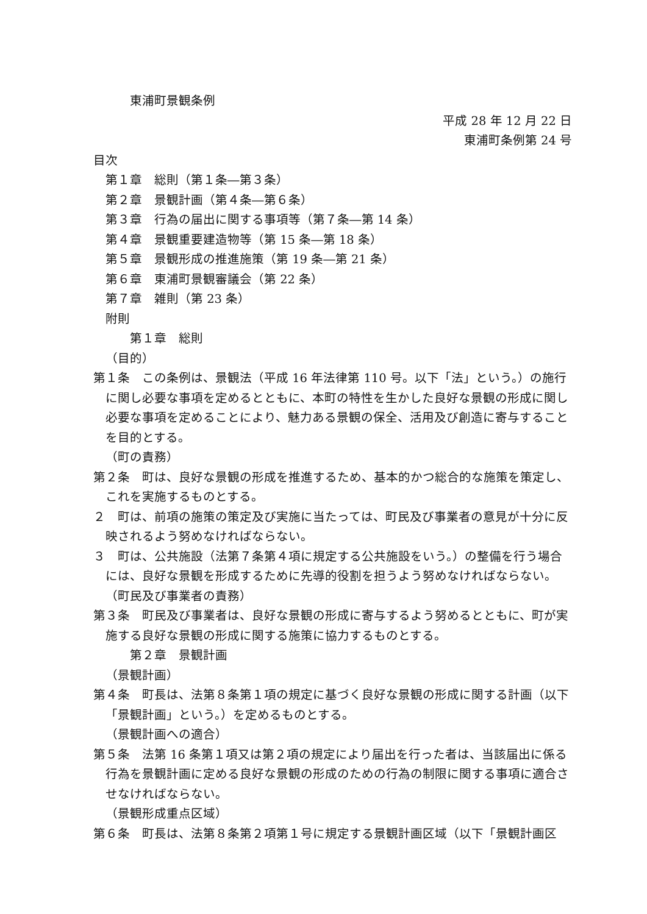東浦町景観条例
平成 28 年 12 月 22 日
東浦町条例第 24 号
目次
第１章　総則（第１条―第３条）
第２章　景観計画（第４条―第６条）
第３章　行為の届出に関する事項等（第７条―第 14 条）
第４章　景観重要建造物等（第 15 条―第 18 条）
第５章　景観形成の推進施策（第 19 条―第 21 条）
第６章　東浦町景観審議会（第 22 条）
第７章　雑則（第 23 条）
附則
第１章　総則
（目的）
第１条　この条例は、景観法（平成 16 年法律第 110 号。以下「法」という。）の施行に関し必要な事項を定めるとともに、本町の特性を生かした良好な景観の形成に関し必要な事項を定めることにより、魅力ある景観の保全、活用及び創造に寄与することを目的とする。
（町の責務）
第２条　町は、良好な景観の形成を推進するため、基本的かつ総合的な施策を策定し、これを実施するものとする。
２　町は、前項の施策の策定及び実施に当たっては、町民及び事業者の意見が十分に反映されるよう努めなければならない。
３　町は、公共施設（法第７条第４項に規定する公共施設をいう。）の整備を行う場合には、良好な景観を形成するために先導的役割を担うよう努めなければならない。
（町民及び事業者の責務）
第３条　町民及び事業者は、良好な景観の形成に寄与するよう努めるとともに、町が実施する良好な景観の形成に関する施策に協力するものとする。
第２章　景観計画
（景観計画）
第４条　町長は、法第８条第１項の規定に基づく良好な景観の形成に関する計画（以下「景観計画」という。）を定めるものとする。
（景観計画への適合）
第５条　法第 16 条第１項又は第２項の規定により届出を行った者は、当該届出に係る行為を景観計画に定める良好な景観の形成のための行為の制限に関する事項に適合させなければならない。
（景観形成重点区域）
第６条　町長は、法第８条第２項第１号に規定する景観計画区域（以下「景観計画区